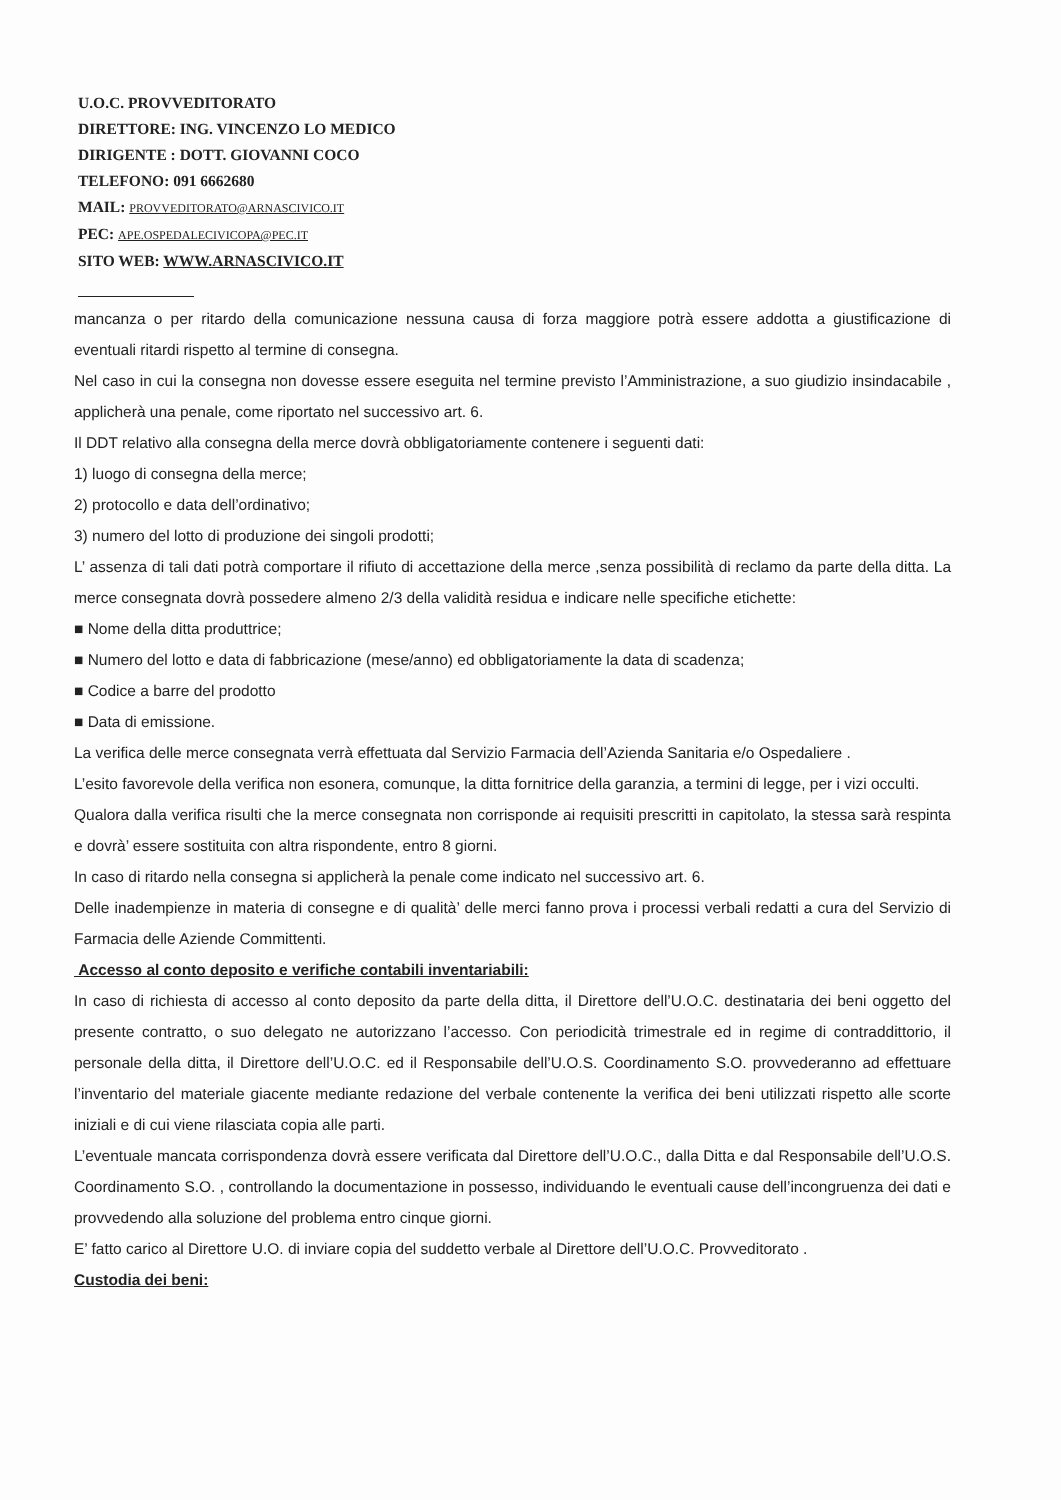U.O.C. PROVVEDITORATO
DIRETTORE: ING. VINCENZO LO MEDICO
DIRIGENTE : DOTT. GIOVANNI COCO
TELEFONO: 091 6662680
MAIL: PROVVEDITORATO@ARNASCIVICO.IT
PEC: APE.OSPEDALECIVICOPA@PEC.IT
SITO WEB: WWW.ARNASCIVICO.IT
mancanza o per ritardo della comunicazione nessuna causa di forza maggiore potrà essere addotta a giustificazione di eventuali ritardi rispetto al termine di consegna.
Nel caso in cui la consegna non dovesse essere eseguita nel termine previsto l’Amministrazione, a suo giudizio insindacabile , applicherà una penale, come riportato nel successivo art. 6.
Il DDT relativo alla consegna della merce dovrà obbligatoriamente contenere i seguenti dati:
1) luogo di consegna della merce;
2) protocollo e data dell’ordinativo;
3) numero del lotto di produzione dei singoli prodotti;
L’ assenza di tali dati potrà comportare il rifiuto di accettazione della merce ,senza possibilità di reclamo da parte della ditta. La merce consegnata dovrà possedere almeno 2/3 della validità residua e indicare nelle specifiche etichette:
■ Nome della ditta produttrice;
■ Numero del lotto e data di fabbricazione (mese/anno) ed obbligatoriamente la data di scadenza;
■ Codice a barre del prodotto
■ Data di emissione.
La verifica delle merce consegnata verrà effettuata dal Servizio Farmacia dell’Azienda Sanitaria e/o Ospedaliere .
L’esito favorevole della verifica non esonera, comunque, la ditta fornitrice della garanzia, a termini di legge, per i vizi occulti.
Qualora dalla verifica risulti che la merce consegnata non corrisponde ai requisiti prescritti in capitolato, la stessa sarà respinta e dovrà’ essere sostituita con altra rispondente, entro 8 giorni.
In caso di ritardo nella consegna si applicherà la penale come indicato nel successivo art. 6.
Delle inadempienze in materia di consegne e di qualità’ delle merci fanno prova i processi verbali redatti a cura del Servizio di Farmacia delle Aziende Committenti.
Accesso al conto deposito e verifiche contabili inventariabili:
In caso di richiesta di accesso al conto deposito da parte della ditta, il Direttore dell’U.O.C. destinataria dei beni oggetto del presente contratto, o suo delegato ne autorizzano l’accesso. Con periodicità trimestrale ed in regime di contraddittorio, il personale della ditta, il Direttore dell’U.O.C. ed il Responsabile dell’U.O.S. Coordinamento S.O. provvederanno ad effettuare l’inventario del materiale giacente mediante redazione del verbale contenente la verifica dei beni utilizzati rispetto alle scorte iniziali e di cui viene rilasciata copia alle parti.
L’eventuale mancata corrispondenza dovrà essere verificata dal Direttore dell’U.O.C., dalla Ditta e dal Responsabile dell’U.O.S. Coordinamento S.O. , controllando la documentazione in possesso, individuando le eventuali cause dell’incongruenza dei dati e provvedendo alla soluzione del problema entro cinque giorni.
E’ fatto carico al Direttore U.O. di inviare copia del suddetto verbale al Direttore dell’U.O.C. Provveditorato .
Custodia dei beni: